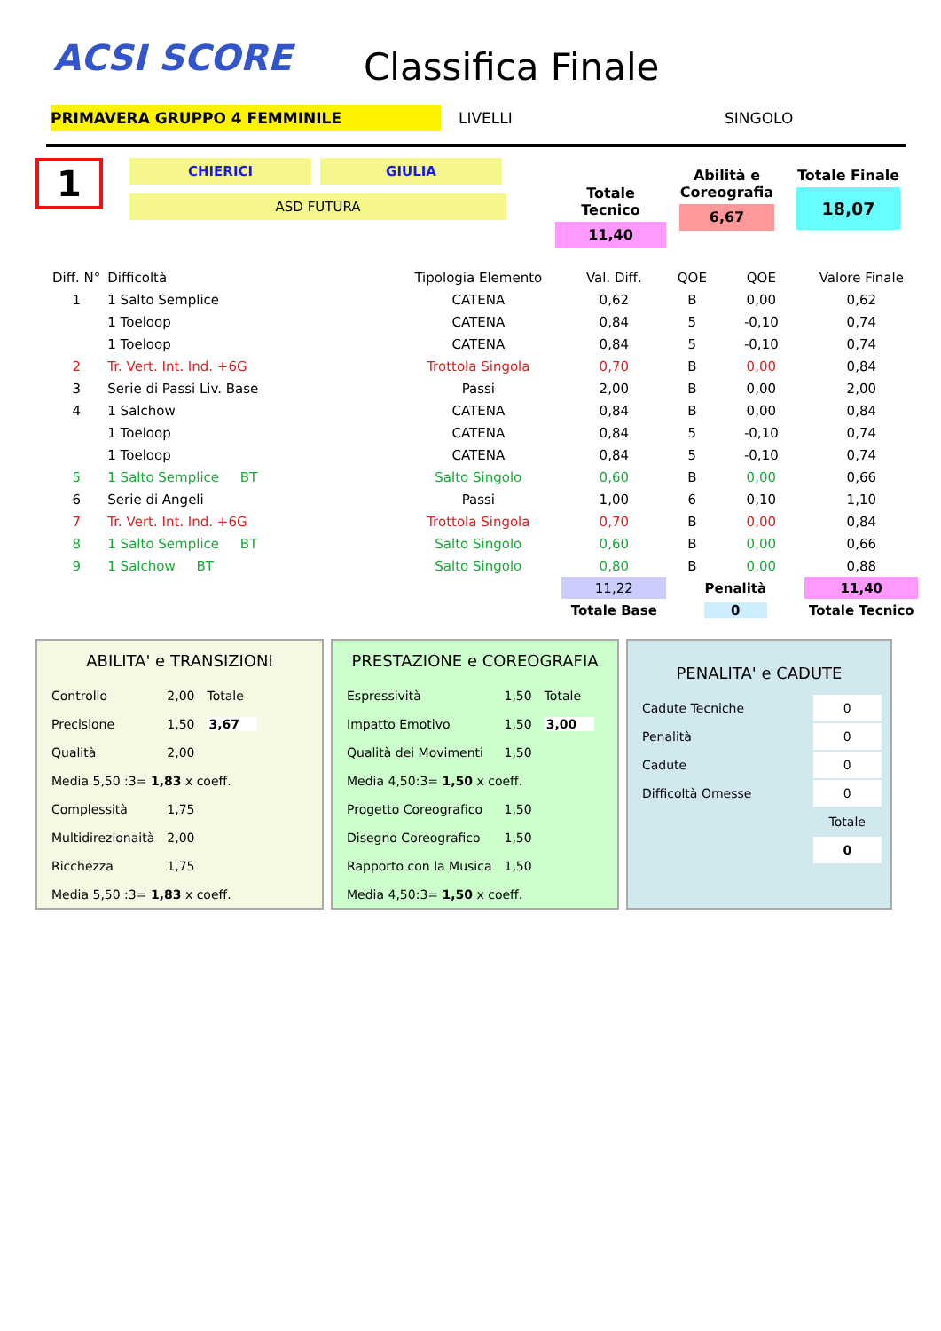ACSI SCORE
Classifica Finale
PRIMAVERA GRUPPO 4 FEMMINILE LIVELLI SINGOLO
1
CHIERICI GIULIA
ASD FUTURA
Totale Tecnico
11,40
Abilità e Coreografia
6,67
Totale Finale
18,07
| Diff. N° | Difficoltà | Tipologia Elemento | Val. Diff. | QOE | QOE | Valore Finale |
| --- | --- | --- | --- | --- | --- | --- |
| 1 | 1 Salto Semplice | CATENA | 0,62 | B | 0,00 | 0,62 |
| | 1 Toeloop | CATENA | 0,84 | 5 | -0,10 | 0,74 |
| | 1 Toeloop | CATENA | 0,84 | 5 | -0,10 | 0,74 |
| 2 | Tr. Vert. Int. Ind. +6G | Trottola Singola | 0,70 | B | 0,00 | 0,84 |
| 3 | Serie di Passi Liv. Base | Passi | 2,00 | B | 0,00 | 2,00 |
| 4 | 1 Salchow | CATENA | 0,84 | B | 0,00 | 0,84 |
| | 1 Toeloop | CATENA | 0,84 | 5 | -0,10 | 0,74 |
| | 1 Toeloop | CATENA | 0,84 | 5 | -0,10 | 0,74 |
| 5 | 1 Salto Semplice BT | Salto Singolo | 0,60 | B | 0,00 | 0,66 |
| 6 | Serie di Angeli | Passi | 1,00 | 6 | 0,10 | 1,10 |
| 7 | Tr. Vert. Int. Ind. +6G | Trottola Singola | 0,70 | B | 0,00 | 0,84 |
| 8 | 1 Salto Semplice BT | Salto Singolo | 0,60 | B | 0,00 | 0,66 |
| 9 | 1 Salchow BT | Salto Singolo | 0,80 | B | 0,00 | 0,88 |
| | | | 11,22 | Penalità | | 11,40 |
| | | | Totale Base | 0 | | Totale Tecnico |
ABILITA' e TRANSIZIONI
| Controllo | 2,00 | Totale |
| Precisione | 1,50 | 3,67 |
| Qualità | 2,00 | |
| Media 5,50 :3= 1,83 x coeff. | | |
| Complessità | 1,75 | |
| Multidirezionaità | 2,00 | |
| Ricchezza | 1,75 | |
| Media 5,50 :3= 1,83 x coeff. | | |
PRESTAZIONE e COREOGRAFIA
| Espressività | 1,50 | Totale |
| Impatto Emotivo | 1,50 | 3,00 |
| Qualità dei Movimenti | 1,50 | |
| Media 4,50:3= 1,50 x coeff. | | |
| Progetto Coreografico | 1,50 | |
| Disegno Coreografico | 1,50 | |
| Rapporto con la Musica | 1,50 | |
| Media 4,50:3= 1,50 x coeff. | | |
PENALITA' e CADUTE
| Cadute Tecniche | 0 |
| Penalità | 0 |
| Cadute | 0 |
| Difficoltà Omesse | 0 |
| | Totale |
| | 0 |